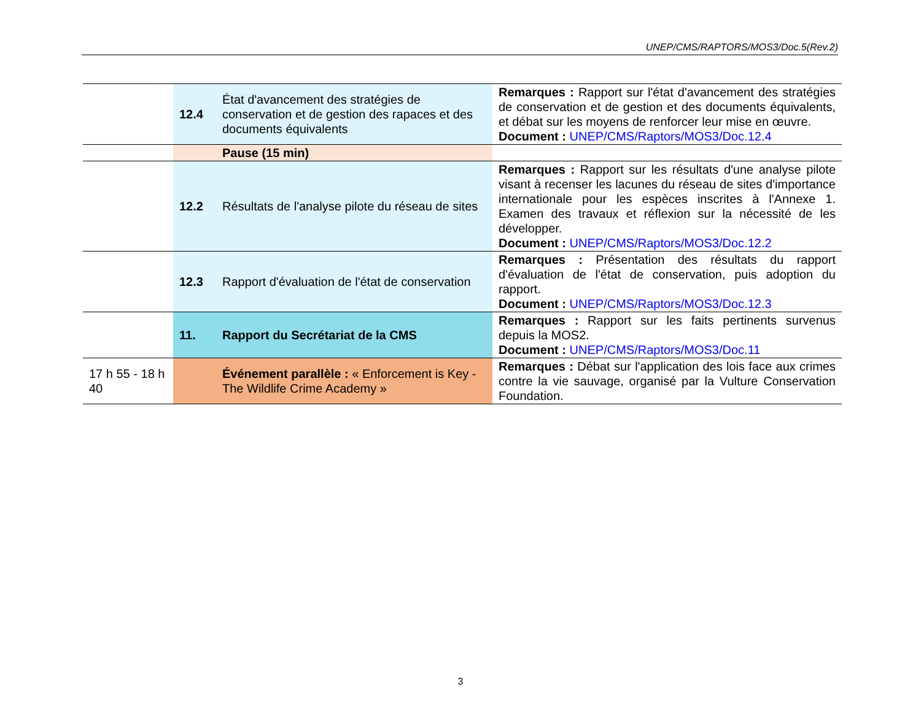UNEP/CMS/RAPTORS/MOS3/Doc.5(Rev.2)
| | 12.4 | État d'avancement des stratégies de conservation et de gestion des rapaces et des documents équivalents | Remarques : Rapport sur l'état d'avancement des stratégies de conservation et de gestion et des documents équivalents, et débat sur les moyens de renforcer leur mise en œuvre. Document : UNEP/CMS/Raptors/MOS3/Doc.12.4 |
| | | Pause (15 min) | |
| | 12.2 | Résultats de l'analyse pilote du réseau de sites | Remarques : Rapport sur les résultats d'une analyse pilote visant à recenser les lacunes du réseau de sites d'importance internationale pour les espèces inscrites à l'Annexe 1. Examen des travaux et réflexion sur la nécessité de les développer. Document : UNEP/CMS/Raptors/MOS3/Doc.12.2 |
| | 12.3 | Rapport d'évaluation de l'état de conservation | Remarques : Présentation des résultats du rapport d'évaluation de l'état de conservation, puis adoption du rapport. Document : UNEP/CMS/Raptors/MOS3/Doc.12.3 |
| | 11. | Rapport du Secrétariat de la CMS | Remarques : Rapport sur les faits pertinents survenus depuis la MOS2. Document : UNEP/CMS/Raptors/MOS3/Doc.11 |
| 17 h 55 - 18 h 40 | | Événement parallèle : « Enforcement is Key - The Wildlife Crime Academy » | Remarques : Débat sur l'application des lois face aux crimes contre la vie sauvage, organisé par la Vulture Conservation Foundation. |
3